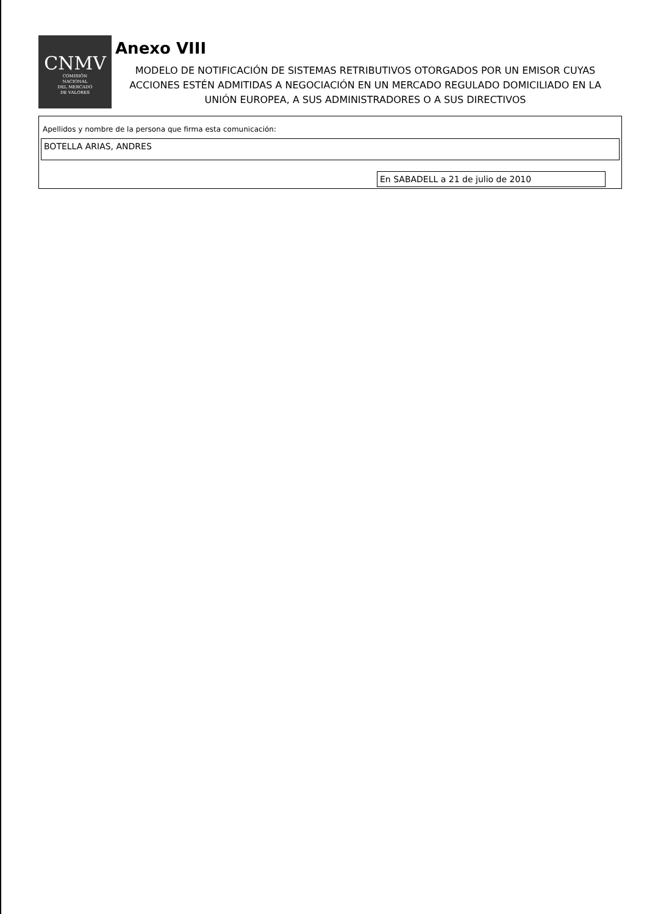CNMV
COMISIÓN
NACIONAL
DEL MERCADO
DE VALORES
Anexo VIII
MODELO DE NOTIFICACIÓN DE SISTEMAS RETRIBUTIVOS OTORGADOS POR UN EMISOR CUYAS ACCIONES ESTÉN ADMITIDAS A NEGOCIACIÓN EN UN MERCADO REGULADO DOMICILIADO EN LA UNIÓN EUROPEA, A SUS ADMINISTRADORES O A SUS DIRECTIVOS
Apellidos y nombre de la persona que firma esta comunicación:
BOTELLA ARIAS, ANDRES
En SABADELL a 21 de julio de 2010